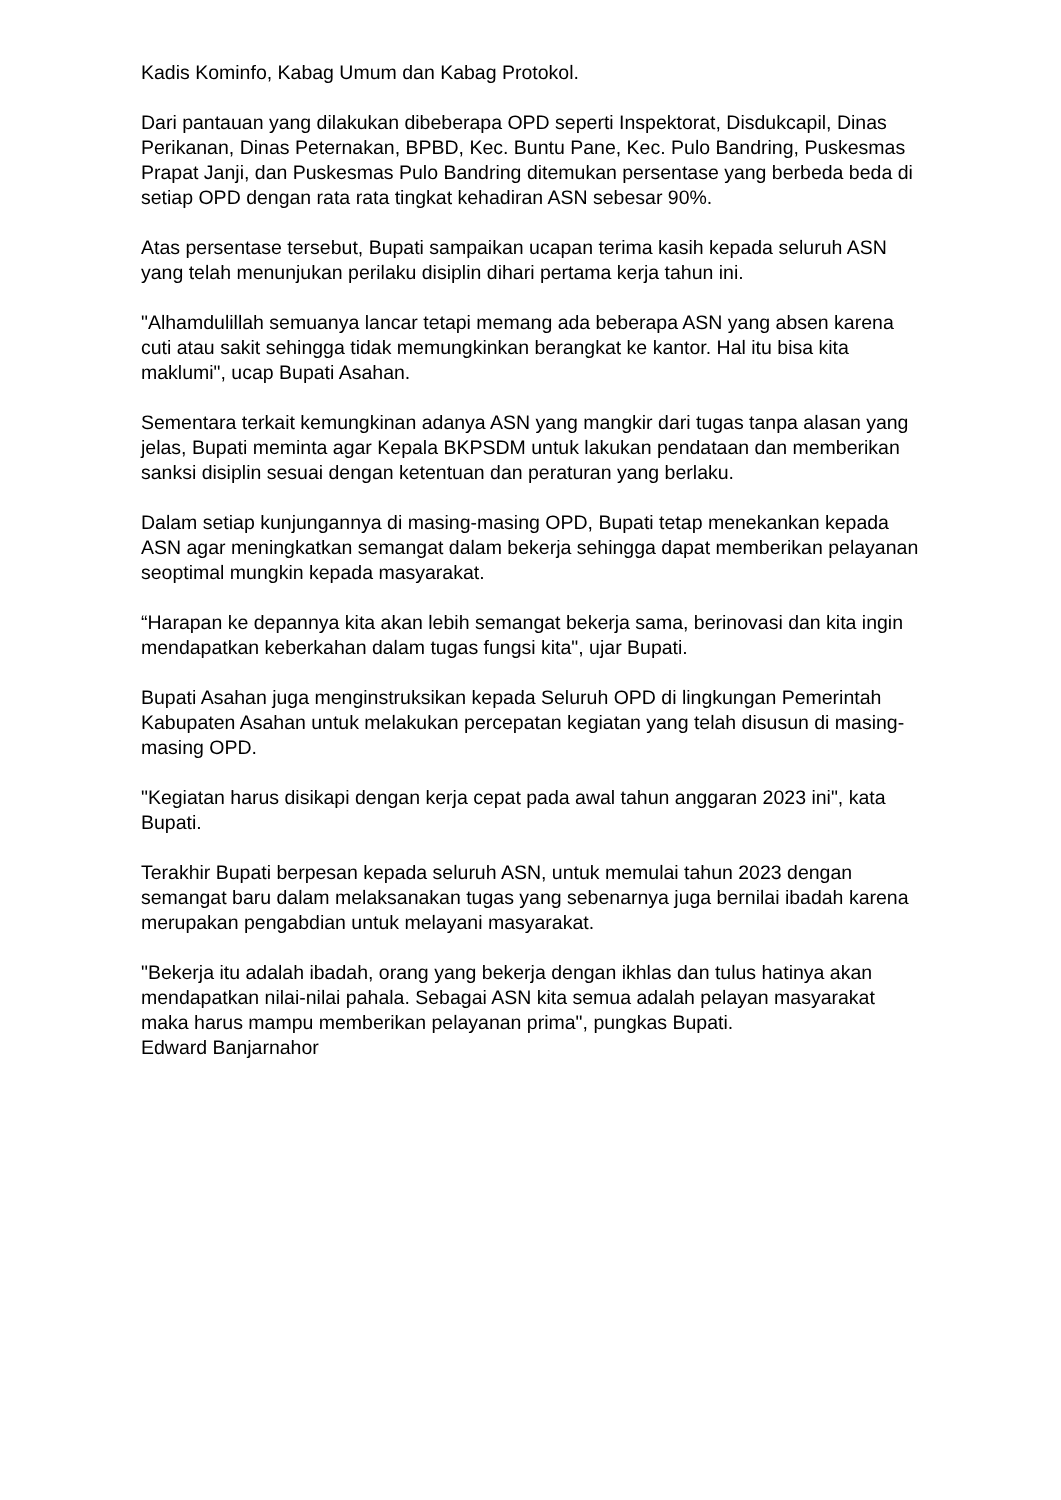Kadis Kominfo, Kabag Umum dan Kabag Protokol.
Dari pantauan yang dilakukan dibeberapa OPD seperti Inspektorat, Disdukcapil, Dinas Perikanan, Dinas Peternakan, BPBD, Kec. Buntu Pane, Kec. Pulo Bandring, Puskesmas Prapat Janji, dan Puskesmas Pulo Bandring ditemukan persentase yang berbeda beda di setiap OPD dengan rata rata tingkat kehadiran ASN sebesar 90%.
Atas persentase tersebut, Bupati sampaikan ucapan terima kasih kepada seluruh ASN yang telah menunjukan perilaku disiplin dihari pertama kerja tahun ini.
"Alhamdulillah semuanya lancar tetapi memang ada beberapa ASN yang absen karena cuti atau sakit sehingga tidak memungkinkan berangkat ke kantor. Hal itu bisa kita maklumi", ucap Bupati Asahan.
Sementara terkait kemungkinan adanya ASN yang mangkir dari tugas tanpa alasan yang jelas, Bupati meminta agar Kepala BKPSDM untuk lakukan pendataan dan memberikan sanksi disiplin sesuai dengan ketentuan dan peraturan yang berlaku.
Dalam setiap kunjungannya di masing-masing OPD, Bupati tetap menekankan kepada ASN agar meningkatkan semangat dalam bekerja sehingga dapat memberikan pelayanan seoptimal mungkin kepada masyarakat.
“Harapan ke depannya kita akan lebih semangat bekerja sama, berinovasi dan kita ingin mendapatkan keberkahan dalam tugas fungsi kita", ujar Bupati.
Bupati Asahan juga menginstruksikan kepada Seluruh OPD di lingkungan Pemerintah Kabupaten Asahan untuk melakukan percepatan kegiatan yang telah disusun di masing-masing OPD.
"Kegiatan harus disikapi dengan kerja cepat pada awal tahun anggaran 2023 ini", kata Bupati.
Terakhir Bupati berpesan kepada seluruh ASN, untuk memulai tahun 2023 dengan semangat baru dalam melaksanakan tugas yang sebenarnya juga bernilai ibadah karena merupakan pengabdian untuk melayani masyarakat.
"Bekerja itu adalah ibadah, orang yang bekerja dengan ikhlas dan tulus hatinya akan mendapatkan nilai-nilai pahala. Sebagai ASN kita semua adalah pelayan masyarakat maka harus mampu memberikan pelayanan prima", pungkas Bupati.
Edward Banjarnahor